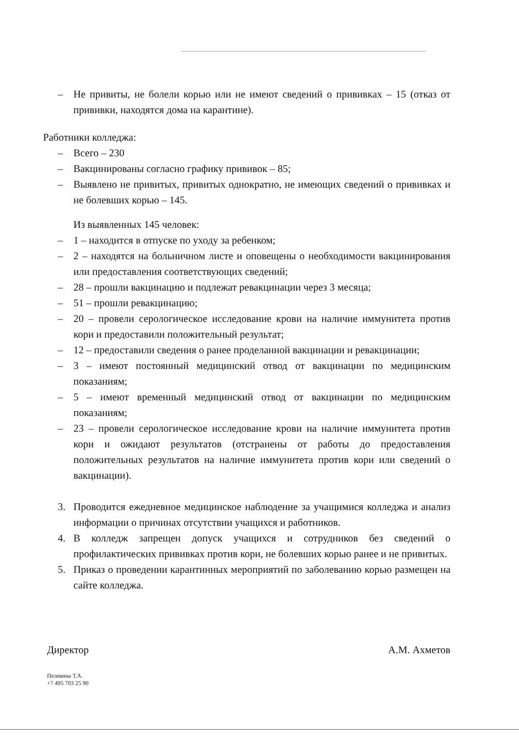– Не привиты, не болели корью или не имеют сведений о прививках – 15 (отказ от прививки, находятся дома на карантине).
Работники колледжа:
– Всего – 230
– Вакцинированы согласно графику прививок – 85;
– Выявлено не привитых, привитых однократно, не имеющих сведений о прививках и не болевших корью – 145.
Из выявленных 145 человек:
– 1 – находится в отпуске по уходу за ребенком;
– 2 – находятся на больничном листе и оповещены о необходимости вакцинирования или предоставления соответствующих сведений;
– 28 – прошли вакцинацию и подлежат ревакцинации через 3 месяца;
– 51 – прошли ревакцинацию;
– 20 – провели серологическое исследование крови на наличие иммунитета против кори и предоставили положительный результат;
– 12 – предоставили сведения о ранее проделанной вакцинации и ревакцинации;
– 3 – имеют постоянный медицинский отвод от вакцинации по медицинским показаниям;
– 5 – имеют временный медицинский отвод от вакцинации по медицинским показаниям;
– 23 – провели серологическое исследование крови на наличие иммунитета против кори и ожидают результатов (отстранены от работы до предоставления положительных результатов на наличие иммунитета против кори или сведений о вакцинации).
3. Проводится ежедневное медицинское наблюдение за учащимися колледжа и анализ информации о причинах отсутствии учащихся и работников.
4. В колледж запрещен допуск учащихся и сотрудников без сведений о профилактических прививках против кори, не болевших корью ранее и не привитых.
5. Приказ о проведении карантинных мероприятий по заболеванию корью размещен на сайте колледжа.
Директор А.М. Ахметов
Пелевина Т.А.
+7 495 703 25 90